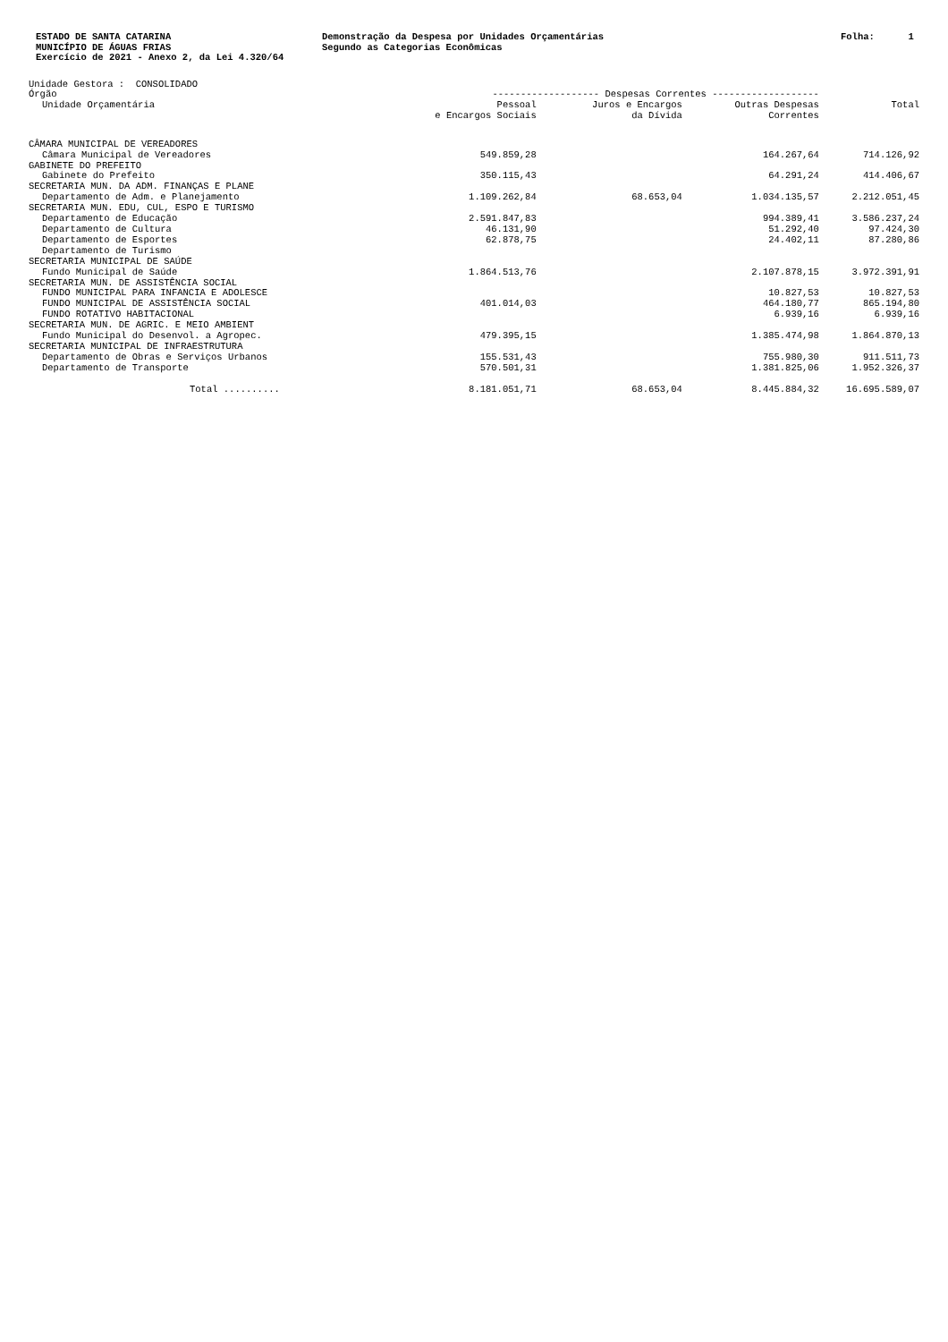ESTADO DE SANTA CATARINA MUNICÍPIO DE ÁGUAS FRIAS Exercício de 2021 - Anexo 2, da Lei 4.320/64
Demonstração da Despesa por Unidades Orçamentárias Segundo as Categorias Econômicas
Folha: 1
Unidade Gestora : CONSOLIDADO
| Órgão | ------------------- Despesas Correntes ------------------- | | | |
| --- | --- | --- | --- | --- |
| Unidade Orçamentária | Pessoal e Encargos Sociais | Juros e Encargos da Dívida | Outras Despesas Correntes | Total |
| CÂMARA MUNICIPAL DE VEREADORES | | | | |
| Câmara Municipal de Vereadores | 549.859,28 | | 164.267,64 | 714.126,92 |
| GABINETE DO PREFEITO | | | | |
| Gabinete do Prefeito | 350.115,43 | | 64.291,24 | 414.406,67 |
| SECRETARIA MUN. DA ADM. FINANÇAS E PLANE | | | | |
| Departamento de Adm. e Planejamento | 1.109.262,84 | 68.653,04 | 1.034.135,57 | 2.212.051,45 |
| SECRETARIA MUN. EDU, CUL, ESPO E TURISMO | | | | |
| Departamento de Educação | 2.591.847,83 | | 994.389,41 | 3.586.237,24 |
| Departamento de Cultura | 46.131,90 | | 51.292,40 | 97.424,30 |
| Departamento de Esportes | 62.878,75 | | 24.402,11 | 87.280,86 |
| Departamento de Turismo | | | | |
| SECRETARIA MUNICIPAL DE SAÚDE | | | | |
| Fundo Municipal de Saúde | 1.864.513,76 | | 2.107.878,15 | 3.972.391,91 |
| SECRETARIA MUN. DE ASSISTÊNCIA SOCIAL | | | | |
| FUNDO MUNICIPAL PARA INFANCIA E ADOLESCE | | | 10.827,53 | 10.827,53 |
| FUNDO MUNICIPAL DE ASSISTÊNCIA SOCIAL | 401.014,03 | | 464.180,77 | 865.194,80 |
| FUNDO ROTATIVO HABITACIONAL | | | 6.939,16 | 6.939,16 |
| SECRETARIA MUN. DE AGRIC. E MEIO AMBIENT | | | | |
| Fundo Municipal do Desenvol. a Agropec. | 479.395,15 | | 1.385.474,98 | 1.864.870,13 |
| SECRETARIA MUNICIPAL DE INFRAESTRUTURA | | | | |
| Departamento de Obras e Serviços Urbanos | 155.531,43 | | 755.980,30 | 911.511,73 |
| Departamento de Transporte | 570.501,31 | | 1.381.825,06 | 1.952.326,37 |
| Total .......... | 8.181.051,71 | 68.653,04 | 8.445.884,32 | 16.695.589,07 |